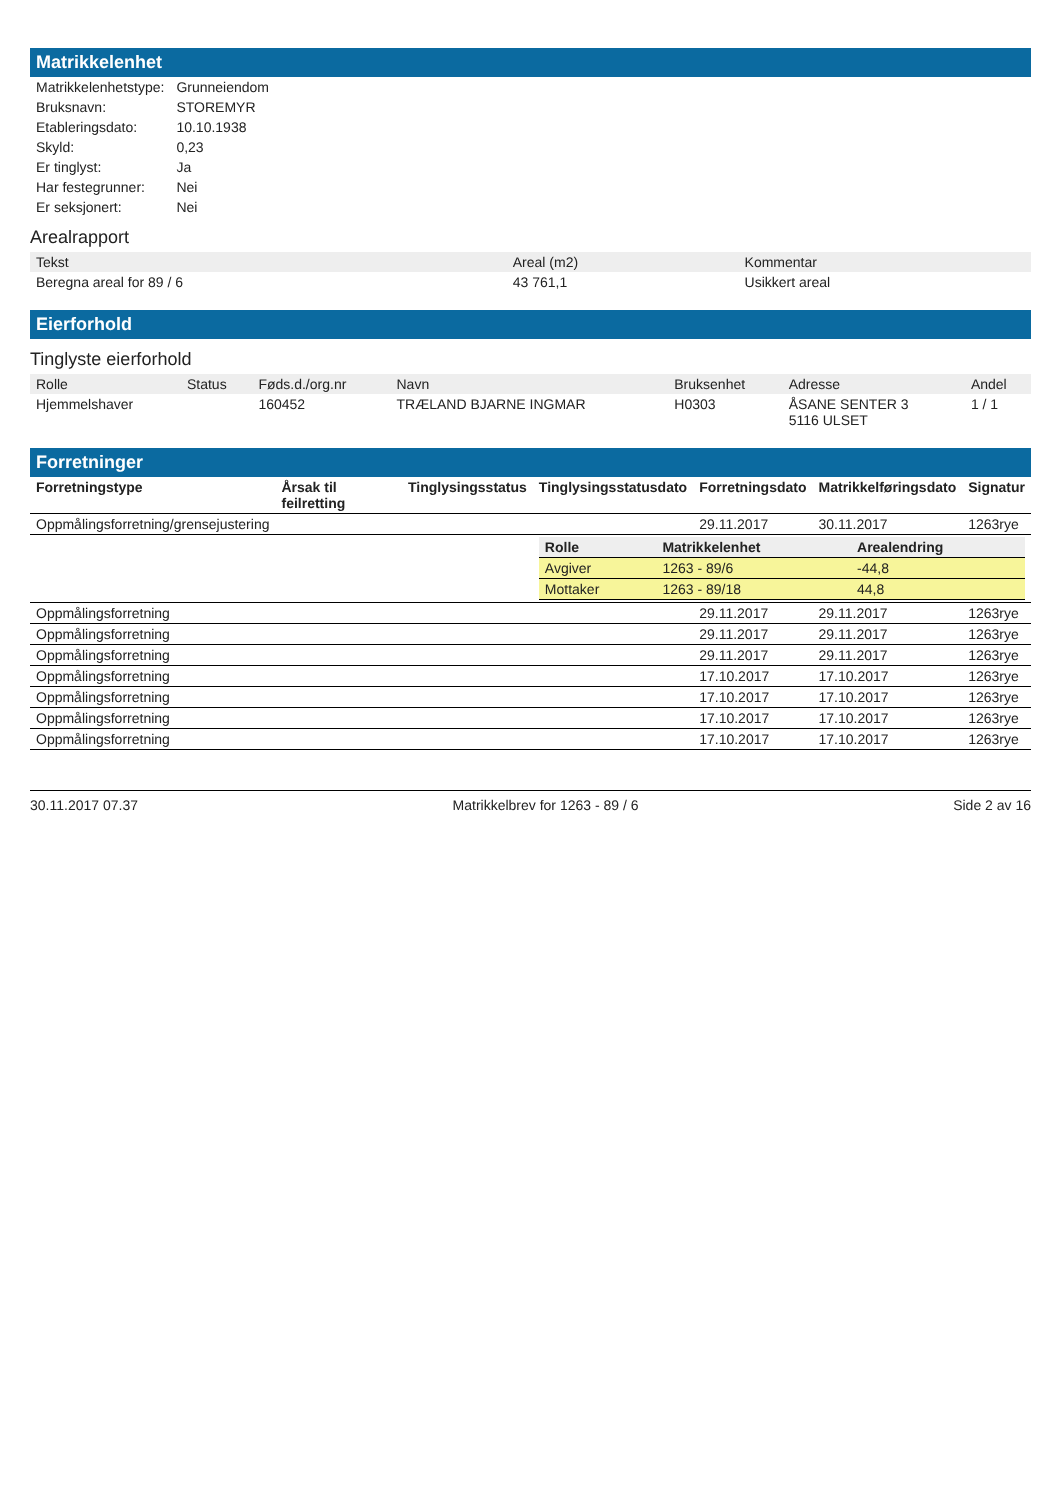Matrikkelenhet
| Matrikkelenhetstype: | Grunneiendom |
| Bruksnavn: | STOREMYR |
| Etableringsdato: | 10.10.1938 |
| Skyld: | 0,23 |
| Er tinglyst: | Ja |
| Har festegrunner: | Nei |
| Er seksjonert: | Nei |
Arealrapport
| Tekst | Areal (m2) | Kommentar |
| --- | --- | --- |
| Beregna areal for 89 / 6 | 43 761,1 | Usikkert areal |
Eierforhold
Tinglyste eierforhold
| Rolle | Status | Føds.d./org.nr | Navn | Bruksenhet | Adresse | Andel |
| --- | --- | --- | --- | --- | --- | --- |
| Hjemmelshaver | | 160452 | TRÆLAND BJARNE INGMAR | H0303 | ÅSANE SENTER 3 5116 ULSET | 1 / 1 |
Forretninger
| Forretningstype | Årsak til feilretting | Tinglysingsstatus | Tinglysingsstatusdato | Forretningsdato | Matrikkelføringsdato | Signatur |
| --- | --- | --- | --- | --- | --- | --- |
| Oppmålingsforretning/grensejustering | | | | 29.11.2017 | 30.11.2017 | 1263rye |
| | | | / Rolle / Matrikkelenhet / Arealendring / / --- / --- / --- / / Avgiver / 1263 - 89/6 / -44,8 / / Mottaker / 1263 - 89/18 / 44,8 / | | | |
| Oppmålingsforretning | | | | 29.11.2017 | 29.11.2017 | 1263rye |
| Oppmålingsforretning | | | | 29.11.2017 | 29.11.2017 | 1263rye |
| Oppmålingsforretning | | | | 29.11.2017 | 29.11.2017 | 1263rye |
| Oppmålingsforretning | | | | 17.10.2017 | 17.10.2017 | 1263rye |
| Oppmålingsforretning | | | | 17.10.2017 | 17.10.2017 | 1263rye |
| Oppmålingsforretning | | | | 17.10.2017 | 17.10.2017 | 1263rye |
| Oppmålingsforretning | | | | 17.10.2017 | 17.10.2017 | 1263rye |
30.11.2017 07.37 Matrikkelbrev for 1263 - 89 / 6 Side 2 av 16